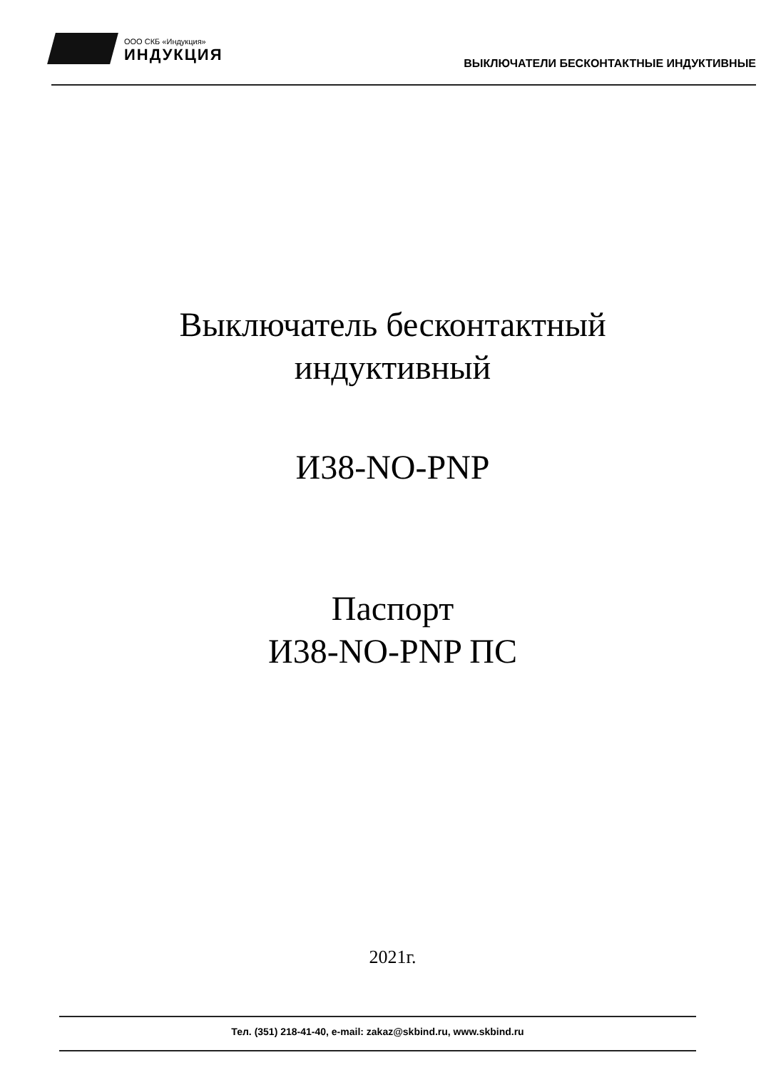ООО СКБ «Индукция»
ИНДУКЦИЯ
ВЫКЛЮЧАТЕЛИ БЕСКОНТАКТНЫЕ ИНДУКТИВНЫЕ
Выключатель бесконтактный
индуктивный
И38-NO-PNP
Паспорт
И38-NO-PNP ПС
2021г.
Тел. (351) 218-41-40, e-mail: zakaz@skbind.ru, www.skbind.ru